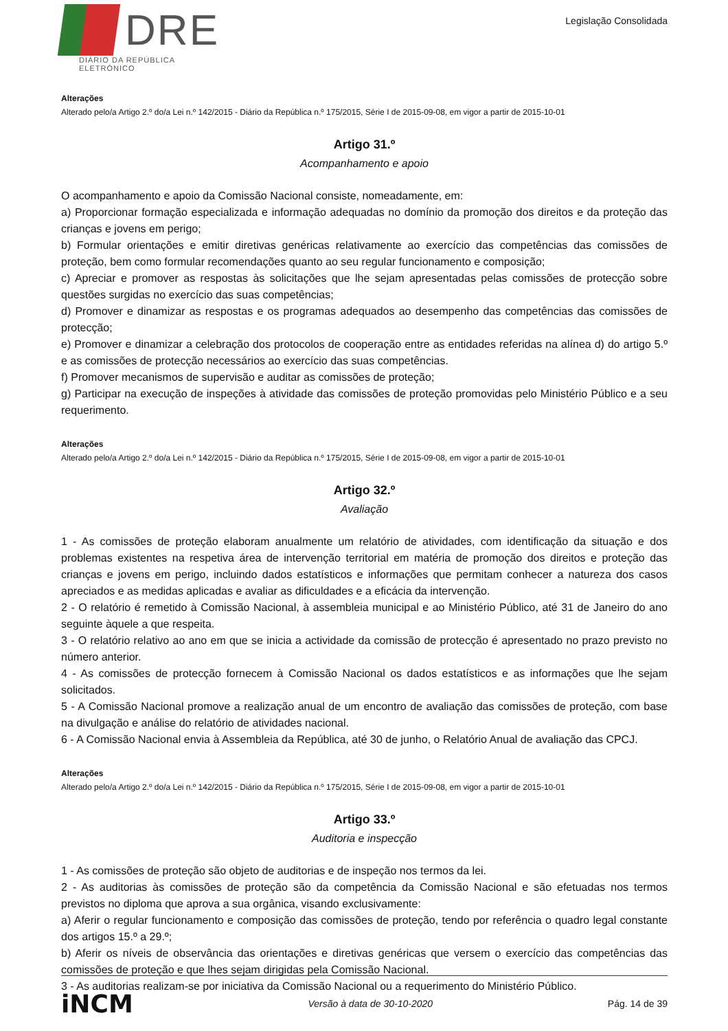DRE
DIÁRIO DA REPÚBLICA ELETRÓNICO
Legislação Consolidada
Alterações
Alterado pelo/a Artigo 2.º do/a Lei n.º 142/2015 - Diário da República n.º 175/2015, Série I de 2015-09-08, em vigor a partir de 2015-10-01
Artigo 31.º
Acompanhamento e apoio
O acompanhamento e apoio da Comissão Nacional consiste, nomeadamente, em:
a) Proporcionar formação especializada e informação adequadas no domínio da promoção dos direitos e da proteção das crianças e jovens em perigo;
b) Formular orientações e emitir diretivas genéricas relativamente ao exercício das competências das comissões de proteção, bem como formular recomendações quanto ao seu regular funcionamento e composição;
c) Apreciar e promover as respostas às solicitações que lhe sejam apresentadas pelas comissões de protecção sobre questões surgidas no exercício das suas competências;
d) Promover e dinamizar as respostas e os programas adequados ao desempenho das competências das comissões de protecção;
e) Promover e dinamizar a celebração dos protocolos de cooperação entre as entidades referidas na alínea d) do artigo 5.º e as comissões de protecção necessários ao exercício das suas competências.
f) Promover mecanismos de supervisão e auditar as comissões de proteção;
g) Participar na execução de inspeções à atividade das comissões de proteção promovidas pelo Ministério Público e a seu requerimento.
Alterações
Alterado pelo/a Artigo 2.º do/a Lei n.º 142/2015 - Diário da República n.º 175/2015, Série I de 2015-09-08, em vigor a partir de 2015-10-01
Artigo 32.º
Avaliação
1 - As comissões de proteção elaboram anualmente um relatório de atividades, com identificação da situação e dos problemas existentes na respetiva área de intervenção territorial em matéria de promoção dos direitos e proteção das crianças e jovens em perigo, incluindo dados estatísticos e informações que permitam conhecer a natureza dos casos apreciados e as medidas aplicadas e avaliar as dificuldades e a eficácia da intervenção.
2 - O relatório é remetido à Comissão Nacional, à assembleia municipal e ao Ministério Público, até 31 de Janeiro do ano seguinte àquele a que respeita.
3 - O relatório relativo ao ano em que se inicia a actividade da comissão de protecção é apresentado no prazo previsto no número anterior.
4 - As comissões de protecção fornecem à Comissão Nacional os dados estatísticos e as informações que lhe sejam solicitados.
5 - A Comissão Nacional promove a realização anual de um encontro de avaliação das comissões de proteção, com base na divulgação e análise do relatório de atividades nacional.
6 - A Comissão Nacional envia à Assembleia da República, até 30 de junho, o Relatório Anual de avaliação das CPCJ.
Alterações
Alterado pelo/a Artigo 2.º do/a Lei n.º 142/2015 - Diário da República n.º 175/2015, Série I de 2015-09-08, em vigor a partir de 2015-10-01
Artigo 33.º
Auditoria e inspecção
1 - As comissões de proteção são objeto de auditorias e de inspeção nos termos da lei.
2 - As auditorias às comissões de proteção são da competência da Comissão Nacional e são efetuadas nos termos previstos no diploma que aprova a sua orgânica, visando exclusivamente:
a) Aferir o regular funcionamento e composição das comissões de proteção, tendo por referência o quadro legal constante dos artigos 15.º a 29.º;
b) Aferir os níveis de observância das orientações e diretivas genéricas que versem o exercício das competências das comissões de proteção e que lhes sejam dirigidas pela Comissão Nacional.
3 - As auditorias realizam-se por iniciativa da Comissão Nacional ou a requerimento do Ministério Público.
iNCM Versão à data de 30-10-2020 Pág. 14 de 39